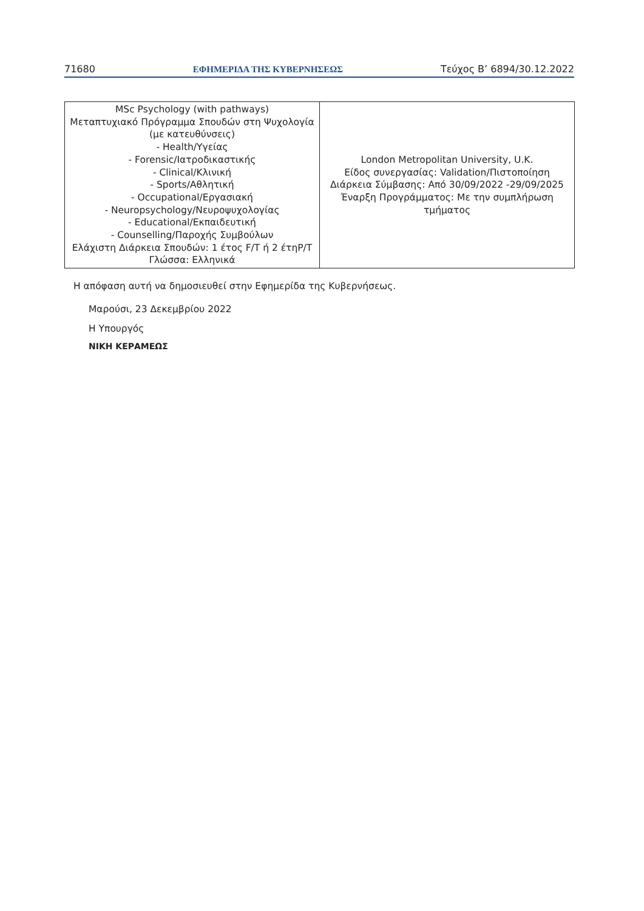71680 ΕΦΗΜΕΡΙΔΑ ΤΗΣ ΚΥΒΕΡΝΗΣΕΩΣ Τεύχος B’ 6894/30.12.2022
| MSc Psychology (with pathways) Μεταπτυχιακό Πρόγραμμα Σπουδών στη Ψυχολογία (με κατευθύνσεις) - Health/Υγείας - Forensic/Ιατροδικαστικής - Clinical/Κλινική - Sports/Αθλητική - Occupational/Εργασιακή - Neuropsychology/Νευροψυχολογίας - Educational/Εκπαιδευτική - Counselling/Παροχής Συμβούλων Ελάχιστη Διάρκεια Σπουδών: 1 έτος F/T ή 2 έτηP/T Γλώσσα: Ελληνικά | London Metropolitan University, U.K. Είδος συνεργασίας: Validation/Πιστοποίηση Διάρκεια Σύμβασης: Από 30/09/2022 -29/09/2025 Έναρξη Προγράμματος: Με την συμπλήρωση τμήματος |
Η απόφαση αυτή να δημοσιευθεί στην Εφημερίδα της Κυβερνήσεως.
Μαρούσι, 23 Δεκεμβρίου 2022
Η Υπουργός
ΝΙΚΗ ΚΕΡΑΜΕΩΣ